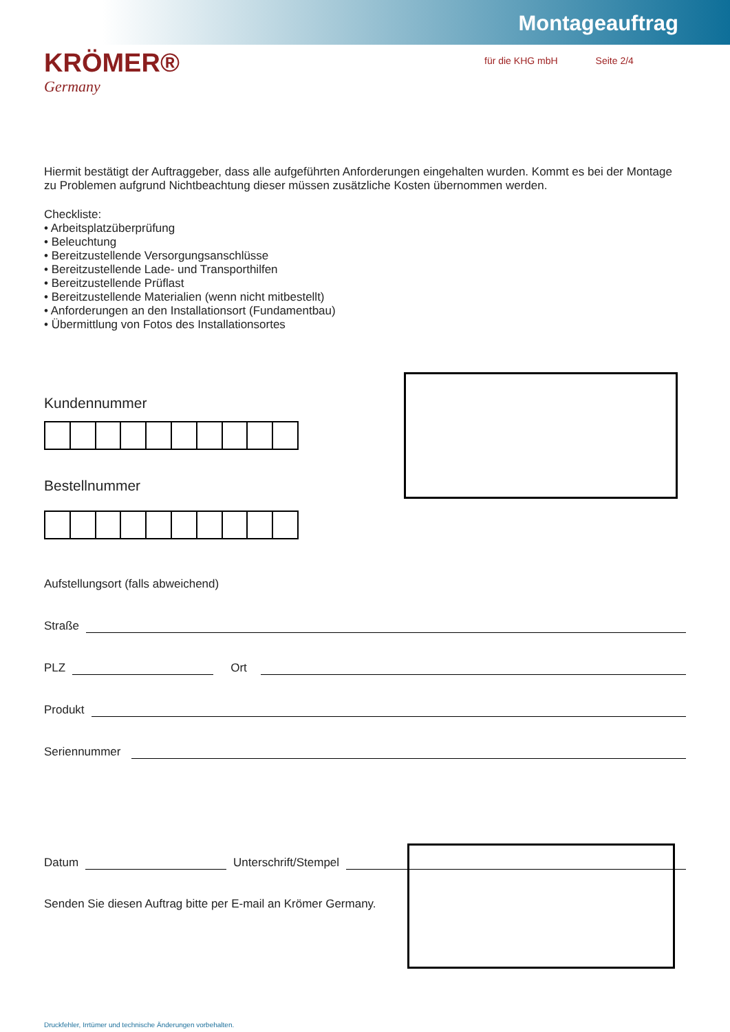Montageauftrag
KRÖMER®
Germany
für die KHG mbH Seite 2/4
Hiermit bestätigt der Auftraggeber, dass alle aufgeführten Anforderungen eingehalten wurden. Kommt es bei der Montage zu Problemen aufgrund Nichtbeachtung dieser müssen zusätzliche Kosten übernommen werden.
Checkliste:
• Arbeitsplatzüberprüfung
• Beleuchtung
• Bereitzustellende Versorgungsanschlüsse
• Bereitzustellende Lade- und Transporthilfen
• Bereitzustellende Prüflast
• Bereitzustellende Materialien (wenn nicht mitbestellt)
• Anforderungen an den Installationsort (Fundamentbau)
• Übermittlung von Fotos des Installationsortes
Kundennummer
Bestellnummer
Aufstellungsort (falls abweichend)
Straße
PLZ
Ort
Produkt
Seriennummer
Datum
Unterschrift/Stempel
Senden Sie diesen Auftrag bitte per E-mail an Krömer Germany.
Druckfehler, Irrtümer und technische Änderungen vorbehalten.